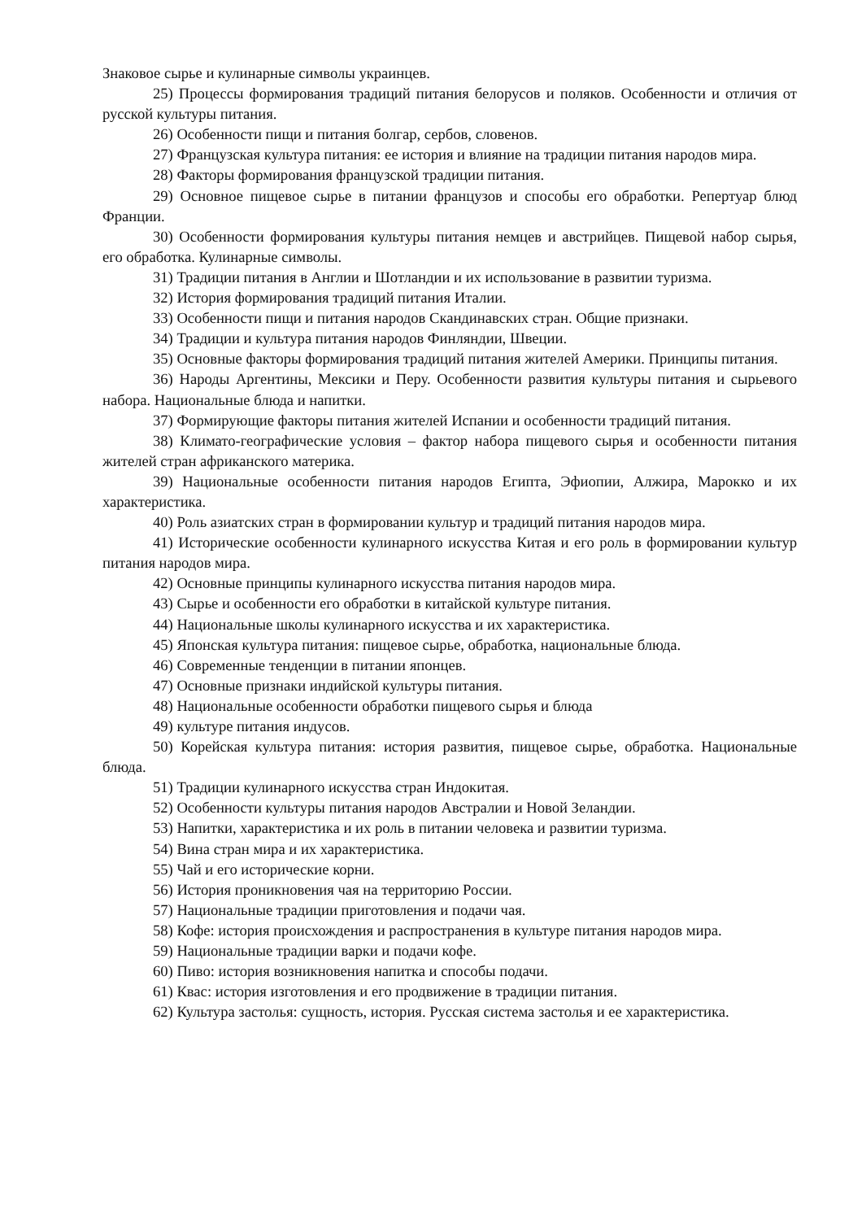Знаковое сырье и кулинарные символы украинцев.
25) Процессы формирования традиций питания белорусов и поляков. Особенности и отличия от русской культуры питания.
26) Особенности пищи и питания болгар, сербов, словенов.
27) Французская культура питания: ее история и влияние на традиции питания народов мира.
28) Факторы формирования французской традиции питания.
29) Основное пищевое сырье в питании французов и способы его обработки. Репертуар блюд Франции.
30) Особенности формирования культуры питания немцев и австрийцев. Пищевой набор сырья, его обработка. Кулинарные символы.
31) Традиции питания в Англии и Шотландии и их использование в развитии туризма.
32) История формирования традиций питания Италии.
33) Особенности пищи и питания народов Скандинавских стран. Общие признаки.
34) Традиции и культура питания народов Финляндии, Швеции.
35) Основные факторы формирования традиций питания жителей Америки. Принципы питания.
36) Народы Аргентины, Мексики и Перу. Особенности развития культуры питания и сырьевого набора. Национальные блюда и напитки.
37) Формирующие факторы питания жителей Испании и особенности традиций питания.
38) Климато-географические условия – фактор набора пищевого сырья и особенности питания жителей стран африканского материка.
39) Национальные особенности питания народов Египта, Эфиопии, Алжира, Марокко и их характеристика.
40) Роль азиатских стран в формировании культур и традиций питания народов мира.
41) Исторические особенности кулинарного искусства Китая и его роль в формировании культур питания народов мира.
42) Основные принципы кулинарного искусства питания народов мира.
43) Сырье и особенности его обработки в китайской культуре питания.
44) Национальные школы кулинарного искусства и их характеристика.
45) Японская культура питания: пищевое сырье, обработка, национальные блюда.
46) Современные тенденции в питании японцев.
47) Основные признаки индийской культуры питания.
48) Национальные особенности обработки пищевого сырья и блюда
49) культуре питания индусов.
50) Корейская культура питания: история развития, пищевое сырье, обработка. Национальные блюда.
51) Традиции кулинарного искусства стран Индокитая.
52) Особенности культуры питания народов Австралии и Новой Зеландии.
53) Напитки, характеристика и их роль в питании человека и развитии туризма.
54) Вина стран мира и их характеристика.
55) Чай и его исторические корни.
56) История проникновения чая на территорию России.
57) Национальные традиции приготовления и подачи чая.
58) Кофе: история происхождения и распространения в культуре питания народов мира.
59) Национальные традиции варки и подачи кофе.
60) Пиво: история возникновения напитка и способы подачи.
61) Квас: история изготовления и его продвижение в традиции питания.
62) Культура застолья: сущность, история. Русская система застолья и ее характеристика.